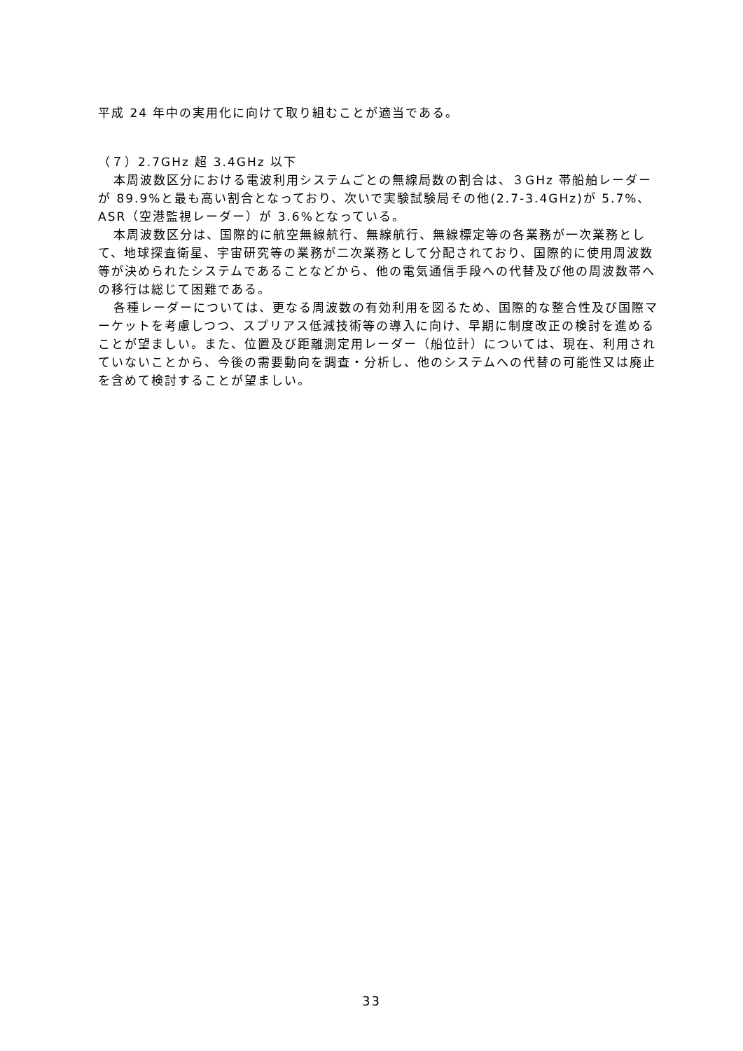平成 24 年中の実用化に向けて取り組むことが適当である。
（７）2.7GHz 超 3.4GHz 以下
本周波数区分における電波利用システムごとの無線局数の割合は、３GHz 帯船舶レーダーが 89.9%と最も高い割合となっており、次いで実験試験局その他(2.7-3.4GHz)が 5.7%、ASR（空港監視レーダー）が 3.6%となっている。
本周波数区分は、国際的に航空無線航行、無線航行、無線標定等の各業務が一次業務として、地球探査衛星、宇宙研究等の業務が二次業務として分配されており、国際的に使用周波数等が決められたシステムであることなどから、他の電気通信手段への代替及び他の周波数帯への移行は総じて困難である。
各種レーダーについては、更なる周波数の有効利用を図るため、国際的な整合性及び国際マーケットを考慮しつつ、スプリアス低減技術等の導入に向け、早期に制度改正の検討を進めることが望ましい。また、位置及び距離測定用レーダー（船位計）については、現在、利用されていないことから、今後の需要動向を調査・分析し、他のシステムへの代替の可能性又は廃止を含めて検討することが望ましい。
33